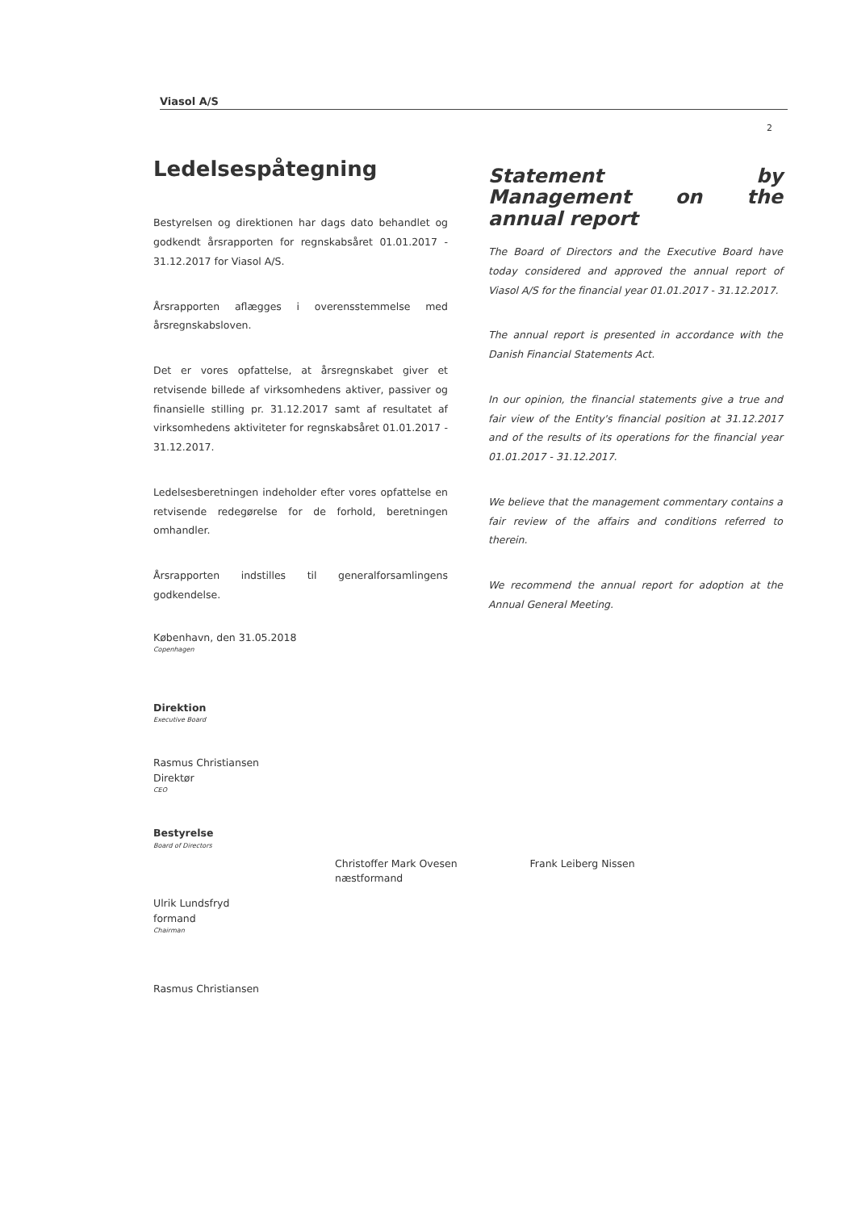Viasol A/S
2
Ledelsespåtegning
Bestyrelsen og direktionen har dags dato behandlet og godkendt årsrapporten for regnskabsåret 01.01.2017 - 31.12.2017 for Viasol A/S.
Årsrapporten aflægges i overensstemmelse med årsregnskabsloven.
Det er vores opfattelse, at årsregnskabet giver et retvisende billede af virksomhedens aktiver, passiver og finansielle stilling pr. 31.12.2017 samt af resultatet af virksomhedens aktiviteter for regnskabsåret 01.01.2017 - 31.12.2017.
Ledelsesberetningen indeholder efter vores opfattelse en retvisende redegørelse for de forhold, beretningen omhandler.
Årsrapporten indstilles til generalforsamlingens godkendelse.
København, den 31.05.2018
Copenhagen
Direktion
Executive Board
Rasmus Christiansen
Direktør
CEO
Bestyrelse
Board of Directors
Ulrik Lundsfryd
formand
Chairman
Rasmus Christiansen
Statement by Management on the annual report
The Board of Directors and the Executive Board have today considered and approved the annual report of Viasol A/S for the financial year 01.01.2017 - 31.12.2017.
The annual report is presented in accordance with the Danish Financial Statements Act.
In our opinion, the financial statements give a true and fair view of the Entity's financial position at 31.12.2017 and of the results of its operations for the financial year 01.01.2017 - 31.12.2017.
We believe that the management commentary contains a fair review of the affairs and conditions referred to therein.
We recommend the annual report for adoption at the Annual General Meeting.
Christoffer Mark Ovesen
næstformand Frank Leiberg Nissen